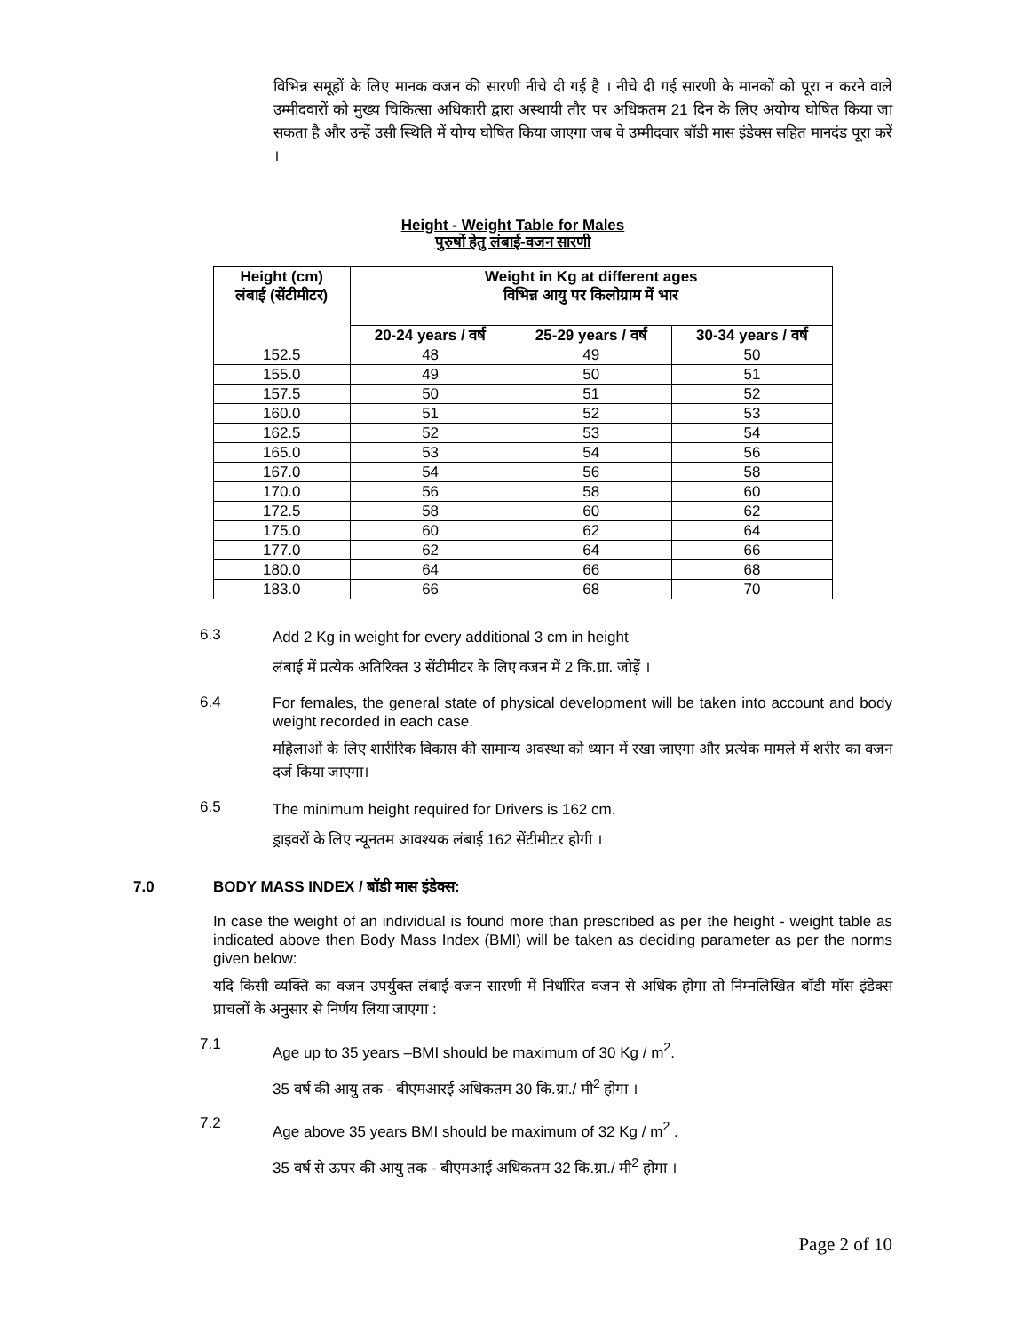विभिन्न समूहों के लिए मानक वजन की सारणी नीचे दी गई है । नीचे दी गई सारणी के मानकों को पूरा न करने वाले उम्मीदवारों को मुख्य चिकित्सा अधिकारी द्वारा अस्थायी तौर पर अधिकतम 21 दिन के लिए अयोग्य घोषित किया जा सकता है और उन्हें उसी स्थिति में योग्य घोषित किया जाएगा जब वे उम्मीदवार बॉडी मास इंडेक्स सहित मानदंड पूरा करें ।
Height - Weight Table for Males
पुरुषों हेतु लंबाई-वजन सारणी
| Height (cm) लंबाई (सेंटीमीटर) | Weight in Kg at different ages विभिन्न आयु पर किलोग्राम में भार | | |
| --- | --- | --- | --- |
| | 20-24 years / वर्ष | 25-29 years / वर्ष | 30-34 years / वर्ष |
| 152.5 | 48 | 49 | 50 |
| 155.0 | 49 | 50 | 51 |
| 157.5 | 50 | 51 | 52 |
| 160.0 | 51 | 52 | 53 |
| 162.5 | 52 | 53 | 54 |
| 165.0 | 53 | 54 | 56 |
| 167.0 | 54 | 56 | 58 |
| 170.0 | 56 | 58 | 60 |
| 172.5 | 58 | 60 | 62 |
| 175.0 | 60 | 62 | 64 |
| 177.0 | 62 | 64 | 66 |
| 180.0 | 64 | 66 | 68 |
| 183.0 | 66 | 68 | 70 |
6.3
Add 2 Kg in weight for every additional 3 cm in height
लंबाई में प्रत्येक अतिरिक्त 3 सेंटीमीटर के लिए वजन में 2 कि.ग्रा. जोड़ें ।
6.4
For females, the general state of physical development will be taken into account and body weight recorded in each case.
महिलाओं के लिए शारीरिक विकास की सामान्य अवस्था को ध्यान में रखा जाएगा और प्रत्येक मामले में शरीर का वजन दर्ज किया जाएगा।
6.5
The minimum height required for Drivers is 162 cm.
ड्राइवरों के लिए न्यूनतम आवश्यक लंबाई 162 सेंटीमीटर होगी ।
7.0 BODY MASS INDEX / बॉडी मास इंडेक्स:
In case the weight of an individual is found more than prescribed as per the height - weight table as indicated above then Body Mass Index (BMI) will be taken as deciding parameter as per the norms given below:
यदि किसी व्यक्ति का वजन उपर्युक्त लंबाई-वजन सारणी में निर्धारित वजन से अधिक होगा तो निम्नलिखित बॉडी मॉस इंडेक्स प्राचलों के अनुसार से निर्णय लिया जाएगा :
7.1
Age up to 35 years –BMI should be maximum of 30 Kg / m<sup>2</sup>.
35 वर्ष की आयु तक - बीएमआरई अधिकतम 30 कि.ग्रा./ मी<sup>2</sup> होगा ।
7.2
Age above 35 years BMI should be maximum of 32 Kg / m<sup>2</sup> .
35 वर्ष से ऊपर की आयु तक - बीएमआई अधिकतम 32 कि.ग्रा./ मी<sup>2</sup> होगा ।
Page 2 of 10